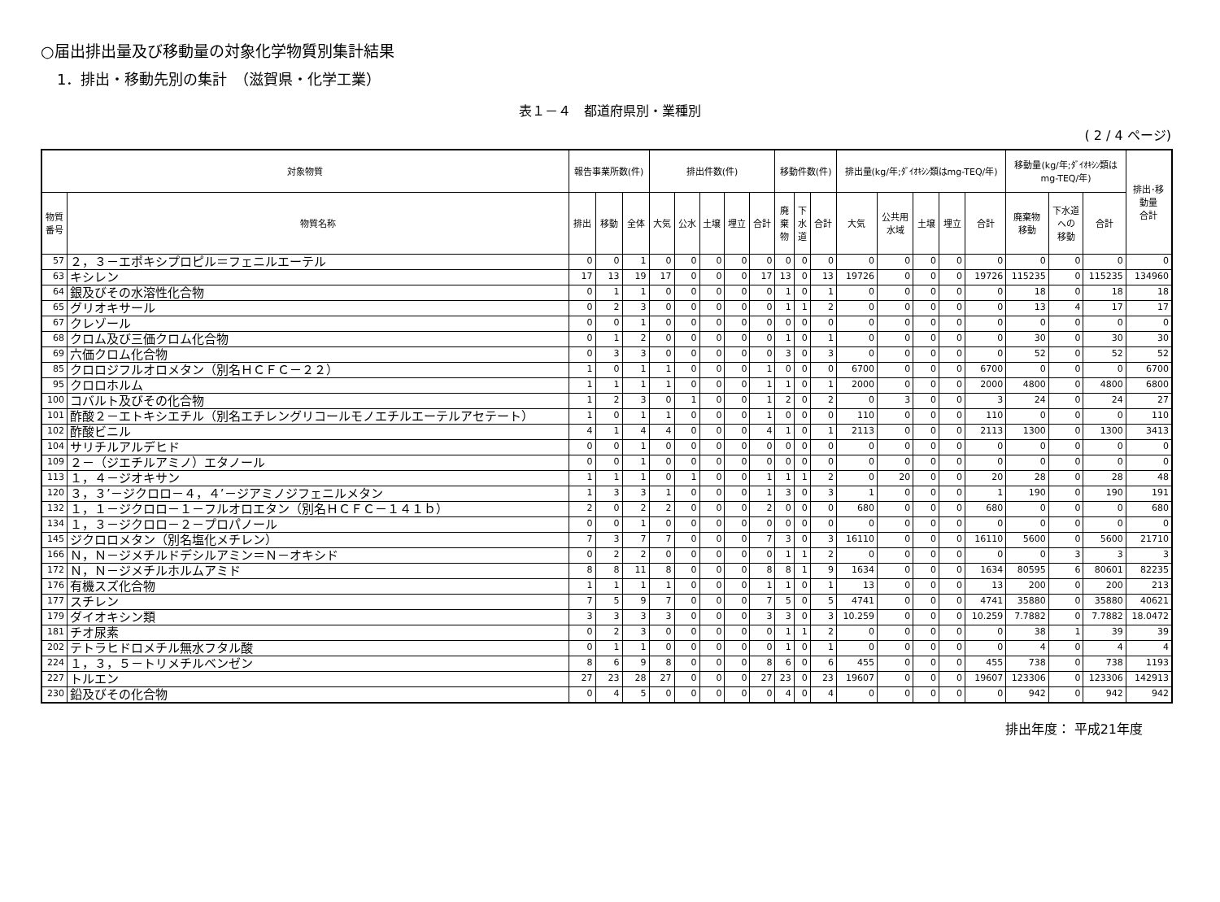○届出排出量及び移動量の対象化学物質別集計結果
1．排出・移動先別の集計　（滋賀県・化学工業）
表１－４　都道府県別・業種別
( 2 / 4 ページ)
| 対象物質 | | 報告事業所数(件) | | | 排出件数(件) | | | | | 移動件数(件) | | | 排出量(kg/年;ﾀﾞｲｵｷｼﾝ類はmg-TEQ/年) | | | | | 移動量(kg/年;ﾀﾞｲｵｷｼﾝ類は mg-TEQ/年) | | | 排出･移 動量 合計 |
| --- | --- | --- | --- | --- | --- | --- | --- | --- | --- | --- | --- | --- | --- | --- | --- | --- | --- | --- | --- | --- | --- |
| 物質 番号 | 物質名称 | 排出 | 移動 | 全体 | 大気 | 公水 | 土壌 | 埋立 | 合計 | 廃 棄 物 | 下 水 道 | 合計 | 大気 | 公共用 水域 | 土壌 | 埋立 | 合計 | 廃棄物 移動 | 下水道 への 移動 | 合計 | |
| 57 | ２，３－エポキシプロピル＝フェニルエーテル | 0 | 0 | 1 | 0 | 0 | 0 | 0 | 0 | 0 | 0 | 0 | 0 | 0 | 0 | 0 | 0 | 0 | 0 | 0 | 0 |
| 63 | キシレン | 17 | 13 | 19 | 17 | 0 | 0 | 0 | 17 | 13 | 0 | 13 | 19726 | 0 | 0 | 0 | 19726 | 115235 | 0 | 115235 | 134960 |
| 64 | 銀及びその水溶性化合物 | 0 | 1 | 1 | 0 | 0 | 0 | 0 | 0 | 1 | 0 | 1 | 0 | 0 | 0 | 0 | 0 | 18 | 0 | 18 | 18 |
| 65 | グリオキサール | 0 | 2 | 3 | 0 | 0 | 0 | 0 | 0 | 1 | 1 | 2 | 0 | 0 | 0 | 0 | 0 | 13 | 4 | 17 | 17 |
| 67 | クレゾール | 0 | 0 | 1 | 0 | 0 | 0 | 0 | 0 | 0 | 0 | 0 | 0 | 0 | 0 | 0 | 0 | 0 | 0 | 0 | 0 |
| 68 | クロム及び三価クロム化合物 | 0 | 1 | 2 | 0 | 0 | 0 | 0 | 0 | 1 | 0 | 1 | 0 | 0 | 0 | 0 | 0 | 30 | 0 | 30 | 30 |
| 69 | 六価クロム化合物 | 0 | 3 | 3 | 0 | 0 | 0 | 0 | 0 | 3 | 0 | 3 | 0 | 0 | 0 | 0 | 0 | 52 | 0 | 52 | 52 |
| 85 | クロロジフルオロメタン（別名ＨＣＦＣ－２２） | 1 | 0 | 1 | 1 | 0 | 0 | 0 | 1 | 0 | 0 | 0 | 6700 | 0 | 0 | 0 | 6700 | 0 | 0 | 0 | 6700 |
| 95 | クロロホルム | 1 | 1 | 1 | 1 | 0 | 0 | 0 | 1 | 1 | 0 | 1 | 2000 | 0 | 0 | 0 | 2000 | 4800 | 0 | 4800 | 6800 |
| 100 | コバルト及びその化合物 | 1 | 2 | 3 | 0 | 1 | 0 | 0 | 1 | 2 | 0 | 2 | 0 | 3 | 0 | 0 | 3 | 24 | 0 | 24 | 27 |
| 101 | 酢酸２－エトキシエチル（別名エチレングリコールモノエチルエーテルアセテート） | 1 | 0 | 1 | 1 | 0 | 0 | 0 | 1 | 0 | 0 | 0 | 110 | 0 | 0 | 0 | 110 | 0 | 0 | 0 | 110 |
| 102 | 酢酸ビニル | 4 | 1 | 4 | 4 | 0 | 0 | 0 | 4 | 1 | 0 | 1 | 2113 | 0 | 0 | 0 | 2113 | 1300 | 0 | 1300 | 3413 |
| 104 | サリチルアルデヒド | 0 | 0 | 1 | 0 | 0 | 0 | 0 | 0 | 0 | 0 | 0 | 0 | 0 | 0 | 0 | 0 | 0 | 0 | 0 | 0 |
| 109 | ２－（ジエチルアミノ）エタノール | 0 | 0 | 1 | 0 | 0 | 0 | 0 | 0 | 0 | 0 | 0 | 0 | 0 | 0 | 0 | 0 | 0 | 0 | 0 | 0 |
| 113 | １，４－ジオキサン | 1 | 1 | 1 | 0 | 1 | 0 | 0 | 1 | 1 | 1 | 2 | 0 | 20 | 0 | 0 | 20 | 28 | 0 | 28 | 48 |
| 120 | ３，３’－ジクロロ－４，４’－ジアミノジフェニルメタン | 1 | 3 | 3 | 1 | 0 | 0 | 0 | 1 | 3 | 0 | 3 | 1 | 0 | 0 | 0 | 1 | 190 | 0 | 190 | 191 |
| 132 | １，１－ジクロロ－１－フルオロエタン（別名ＨＣＦＣ－１４１ｂ） | 2 | 0 | 2 | 2 | 0 | 0 | 0 | 2 | 0 | 0 | 0 | 680 | 0 | 0 | 0 | 680 | 0 | 0 | 0 | 680 |
| 134 | １，３－ジクロロ－２－プロパノール | 0 | 0 | 1 | 0 | 0 | 0 | 0 | 0 | 0 | 0 | 0 | 0 | 0 | 0 | 0 | 0 | 0 | 0 | 0 | 0 |
| 145 | ジクロロメタン（別名塩化メチレン） | 7 | 3 | 7 | 7 | 0 | 0 | 0 | 7 | 3 | 0 | 3 | 16110 | 0 | 0 | 0 | 16110 | 5600 | 0 | 5600 | 21710 |
| 166 | Ｎ，Ｎ－ジメチルドデシルアミン＝Ｎ－オキシド | 0 | 2 | 2 | 0 | 0 | 0 | 0 | 0 | 1 | 1 | 2 | 0 | 0 | 0 | 0 | 0 | 0 | 3 | 3 | 3 |
| 172 | Ｎ，Ｎ－ジメチルホルムアミド | 8 | 8 | 11 | 8 | 0 | 0 | 0 | 8 | 8 | 1 | 9 | 1634 | 0 | 0 | 0 | 1634 | 80595 | 6 | 80601 | 82235 |
| 176 | 有機スズ化合物 | 1 | 1 | 1 | 1 | 0 | 0 | 0 | 1 | 1 | 0 | 1 | 13 | 0 | 0 | 0 | 13 | 200 | 0 | 200 | 213 |
| 177 | スチレン | 7 | 5 | 9 | 7 | 0 | 0 | 0 | 7 | 5 | 0 | 5 | 4741 | 0 | 0 | 0 | 4741 | 35880 | 0 | 35880 | 40621 |
| 179 | ダイオキシン類 | 3 | 3 | 3 | 3 | 0 | 0 | 0 | 3 | 3 | 0 | 3 | 10.259 | 0 | 0 | 0 | 10.259 | 7.7882 | 0 | 7.7882 | 18.0472 |
| 181 | チオ尿素 | 0 | 2 | 3 | 0 | 0 | 0 | 0 | 0 | 1 | 1 | 2 | 0 | 0 | 0 | 0 | 0 | 38 | 1 | 39 | 39 |
| 202 | テトラヒドロメチル無水フタル酸 | 0 | 1 | 1 | 0 | 0 | 0 | 0 | 0 | 1 | 0 | 1 | 0 | 0 | 0 | 0 | 0 | 4 | 0 | 4 | 4 |
| 224 | １，３，５－トリメチルベンゼン | 8 | 6 | 9 | 8 | 0 | 0 | 0 | 8 | 6 | 0 | 6 | 455 | 0 | 0 | 0 | 455 | 738 | 0 | 738 | 1193 |
| 227 | トルエン | 27 | 23 | 28 | 27 | 0 | 0 | 0 | 27 | 23 | 0 | 23 | 19607 | 0 | 0 | 0 | 19607 | 123306 | 0 | 123306 | 142913 |
| 230 | 鉛及びその化合物 | 0 | 4 | 5 | 0 | 0 | 0 | 0 | 0 | 4 | 0 | 4 | 0 | 0 | 0 | 0 | 0 | 942 | 0 | 942 | 942 |
排出年度： 平成21年度